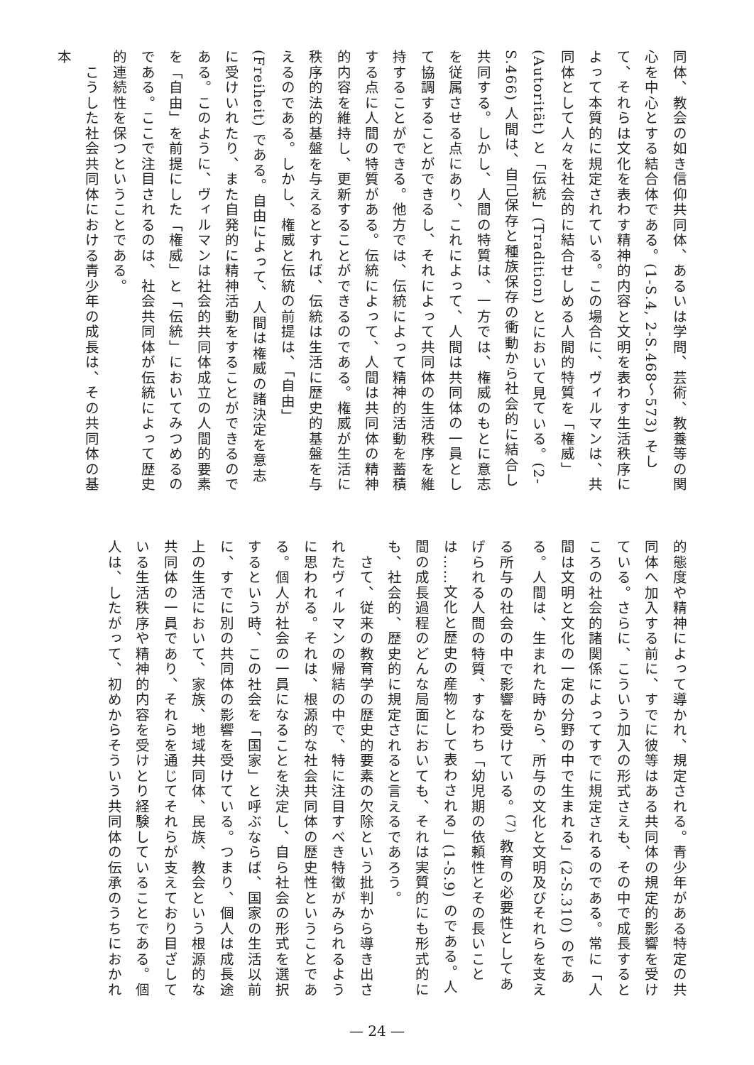同体、教会の如き信仰共同体、あるいは学問、芸術、教養等の関心を中心とする結合体である。(1-S.4, 2-S.468〜573) そして、それらは文化を表わす精神的内容と文明を表わす生活秩序によって本質的に規定されている。この場合に、ヴィルマンは、共同体として人々を社会的に結合せしめる人間的特質を「権威」(Autorität) と「伝統」(Tradition) とにおいて見ている。(2-S.466) 人間は、自己保存と種族保存の衝動から社会的に結合し共同する。しかし、人間の特質は、一方では、権威のもとに意志を従属させる点にあり、これによって、人間は共同体の一員として協調することができるし、それによって共同体の生活秩序を維持することができる。他方では、伝統によって精神的活動を蓄積する点に人間の特質がある。伝統によって、人間は共同体の精神的内容を維持し、更新することができるのである。権威が生活に秩序的法的基盤を与えるとすれば、伝統は生活に歴史的基盤を与えるのである。しかし、権威と伝統の前提は、「自由」(Freiheit) である。自由によって、人間は権威の諸決定を意志に受けいれたり、また自発的に精神活動をすることができるのである。このように、ヴィルマンは社会的共同体成立の人間的要素を「自由」を前提にした「権威」と「伝統」においてみつめるのである。ここで注目されるのは、社会共同体が伝統によって歴史的連続性を保つということである。
　こうした社会共同体における青少年の成長は、その共同体の基本
的態度や精神によって導かれ、規定される。青少年がある特定の共同体へ加入する前に、すでに彼等はある共同体の規定的影響を受けている。さらに、こういう加入の形式さえも、その中で成長するところの社会的諸関係によってすでに規定されるのである。常に「人間は文明と文化の一定の分野の中で生まれる」(2-S.310) のである。人間は、生まれた時から、所与の文化と文明及びそれらを支える所与の社会の中で影響を受けている。<sup>(7)</sup> 教育の必要性としてあげられる人間の特質、すなわち「幼児期の依頼性とその長いことは……文化と歴史の産物として表わされる」(1-S.9) のである。人間の成長過程のどんな局面においても、それは実質的にも形式的にも、社会的、歴史的に規定されると言えるであろう。
　さて、従来の教育学の歴史的要素の欠除という批判から導き出されたヴィルマンの帰結の中で、特に注目すべき特徴がみられるように思われる。それは、根源的な社会共同体の歴史性ということである。個人が社会の一員になることを決定し、自ら社会の形式を選択するという時、この社会を「国家」と呼ぶならば、国家の生活以前に、すでに別の共同体の影響を受けている。つまり、個人は成長途上の生活において、家族、地域共同体、民族、教会という根源的な共同体の一員であり、それらを通じてそれらが支えており目ざしている生活秩序や精神的内容を受けとり経験していることである。個人は、したがって、初めからそういう共同体の伝承のうちにおかれ
— 24 —